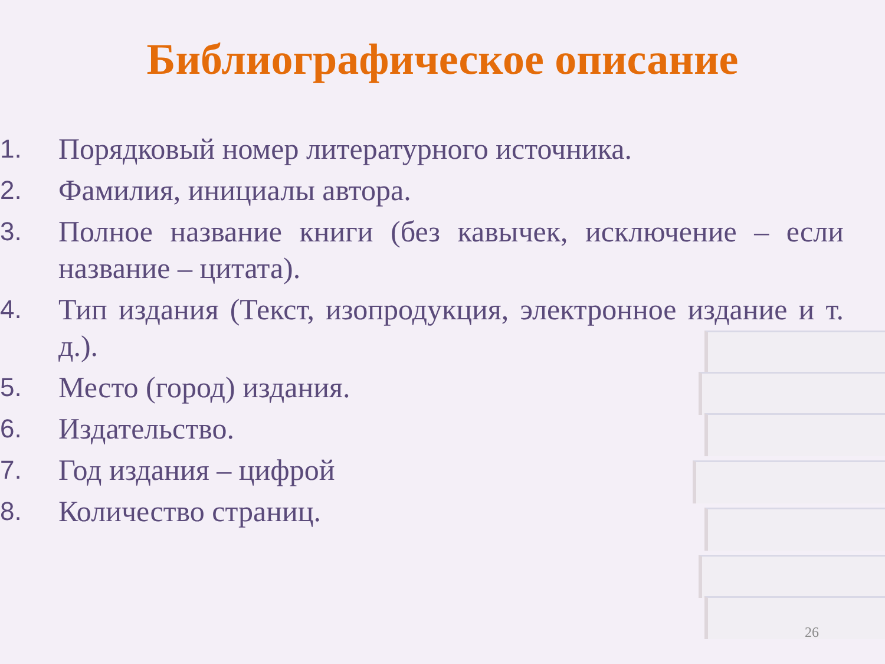Библиографическое описание
1. Порядковый номер литературного источника.
2. Фамилия, инициалы автора.
3. Полное название книги (без кавычек, исключение – если название – цитата).
4. Тип издания (Текст, изопродукция, электронное издание и т. д.).
5. Место (город) издания.
6. Издательство.
7. Год издания – цифрой
8. Количество страниц.
26